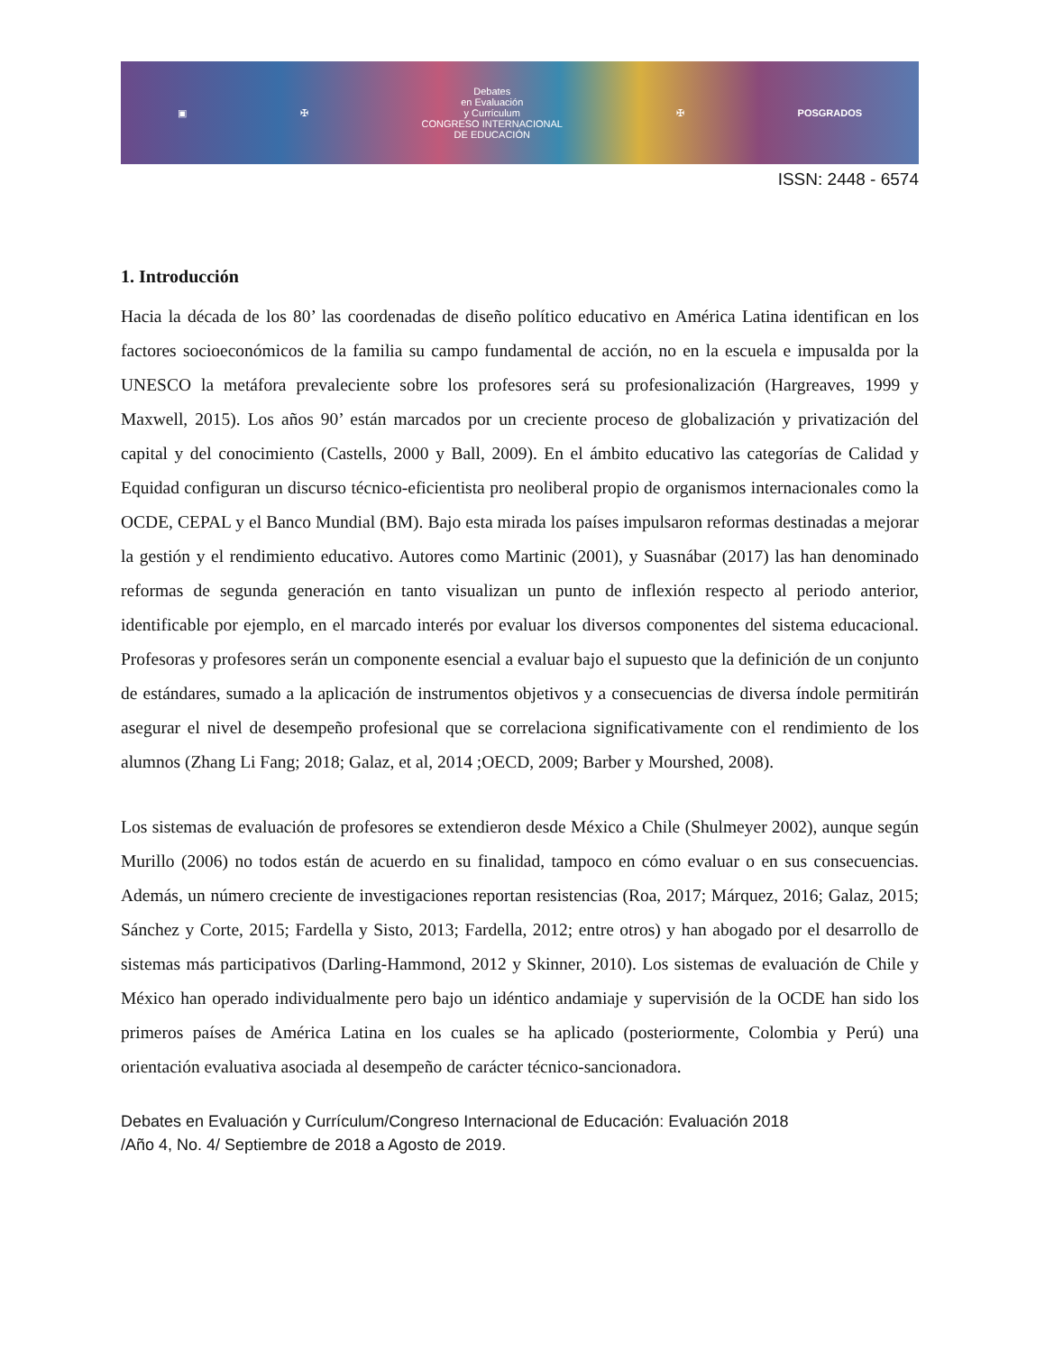▣ ✠
Debates
en Evaluación
y Currículum
CONGRESO INTERNACIONAL
DE EDUCACIÓN
✠ POSGRADOS
ISSN: 2448 - 6574
1. Introducción
Hacia la década de los 80’ las coordenadas de diseño político educativo en América Latina identifican en los factores socioeconómicos de la familia su campo fundamental de acción, no en la escuela e impusalda por la UNESCO la metáfora prevaleciente sobre los profesores será su profesionalización (Hargreaves, 1999 y Maxwell, 2015). Los años 90’ están marcados por un creciente proceso de globalización y privatización del capital y del conocimiento (Castells, 2000 y Ball, 2009). En el ámbito educativo las categorías de Calidad y Equidad configuran un discurso técnico-eficientista pro neoliberal propio de organismos internacionales como la OCDE, CEPAL y el Banco Mundial (BM). Bajo esta mirada los países impulsaron reformas destinadas a mejorar la gestión y el rendimiento educativo. Autores como Martinic (2001), y Suasnábar (2017) las han denominado reformas de segunda generación en tanto visualizan un punto de inflexión respecto al periodo anterior, identificable por ejemplo, en el marcado interés por evaluar los diversos componentes del sistema educacional. Profesoras y profesores serán un componente esencial a evaluar bajo el supuesto que la definición de un conjunto de estándares, sumado a la aplicación de instrumentos objetivos y a consecuencias de diversa índole permitirán asegurar el nivel de desempeño profesional que se correlaciona significativamente con el rendimiento de los alumnos (Zhang Li Fang; 2018; Galaz, et al, 2014 ;OECD, 2009; Barber y Mourshed, 2008).
Los sistemas de evaluación de profesores se extendieron desde México a Chile (Shulmeyer 2002), aunque según Murillo (2006) no todos están de acuerdo en su finalidad, tampoco en cómo evaluar o en sus consecuencias. Además, un número creciente de investigaciones reportan resistencias (Roa, 2017; Márquez, 2016; Galaz, 2015; Sánchez y Corte, 2015; Fardella y Sisto, 2013; Fardella, 2012; entre otros) y han abogado por el desarrollo de sistemas más participativos (Darling-Hammond, 2012 y Skinner, 2010). Los sistemas de evaluación de Chile y México han operado individualmente pero bajo un idéntico andamiaje y supervisión de la OCDE han sido los primeros países de América Latina en los cuales se ha aplicado (posteriormente, Colombia y Perú) una orientación evaluativa asociada al desempeño de carácter técnico-sancionadora.
Debates en Evaluación y Currículum/Congreso Internacional de Educación: Evaluación 2018
/Año 4, No. 4/ Septiembre de 2018 a Agosto de 2019.